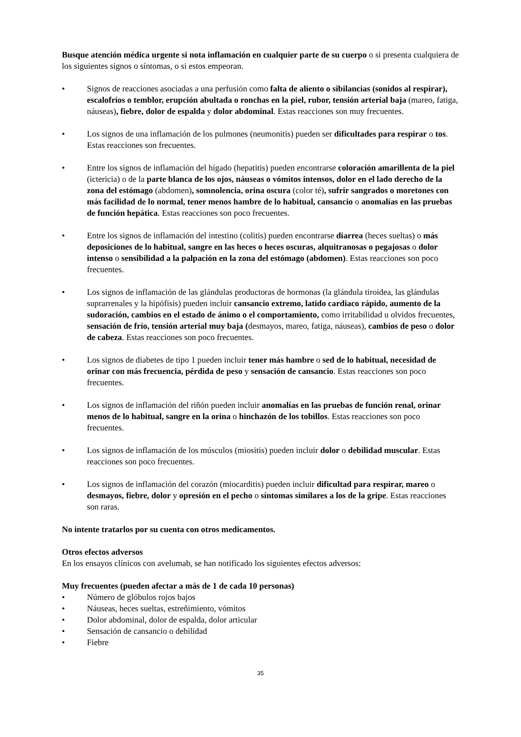Busque atención médica urgente si nota inflamación en cualquier parte de su cuerpo o si presenta cualquiera de los siguientes signos o síntomas, o si estos empeoran.
• Signos de reacciones asociadas a una perfusión como falta de aliento o sibilancias (sonidos al respirar), escalofríos o temblor, erupción abultada o ronchas en la piel, rubor, tensión arterial baja (mareo, fatiga, náuseas), fiebre, dolor de espalda y dolor abdominal. Estas reacciones son muy frecuentes.
• Los signos de una inflamación de los pulmones (neumonitis) pueden ser dificultades para respirar o tos. Estas reacciones son frecuentes.
• Entre los signos de inflamación del hígado (hepatitis) pueden encontrarse coloración amarillenta de la piel (ictericia) o de la parte blanca de los ojos, náuseas o vómitos intensos, dolor en el lado derecho de la zona del estómago (abdomen), somnolencia, orina oscura (color té), sufrir sangrados o moretones con más facilidad de lo normal, tener menos hambre de lo habitual, cansancio o anomalías en las pruebas de función hepática. Estas reacciones son poco frecuentes.
• Entre los signos de inflamación del intestino (colitis) pueden encontrarse diarrea (heces sueltas) o más deposiciones de lo habitual, sangre en las heces o heces oscuras, alquitranosas o pegajosas o dolor intenso o sensibilidad a la palpación en la zona del estómago (abdomen). Estas reacciones son poco frecuentes.
• Los signos de inflamación de las glándulas productoras de hormonas (la glándula tiroidea, las glándulas suprarrenales y la hipófisis) pueden incluir cansancio extremo, latido cardiaco rápido, aumento de la sudoración, cambios en el estado de ánimo o el comportamiento, como irritabilidad u olvidos frecuentes, sensación de frío, tensión arterial muy baja (desmayos, mareo, fatiga, náuseas), cambios de peso o dolor de cabeza. Estas reacciones son poco frecuentes.
• Los signos de diabetes de tipo 1 pueden incluir tener más hambre o sed de lo habitual, necesidad de orinar con más frecuencia, pérdida de peso y sensación de cansancio. Estas reacciones son poco frecuentes.
• Los signos de inflamación del riñón pueden incluir anomalías en las pruebas de función renal, orinar menos de lo habitual, sangre en la orina o hinchazón de los tobillos. Estas reacciones son poco frecuentes.
• Los signos de inflamación de los músculos (miositis) pueden incluir dolor o debilidad muscular. Estas reacciones son poco frecuentes.
• Los signos de inflamación del corazón (miocarditis) pueden incluir dificultad para respirar, mareo o desmayos, fiebre, dolor y opresión en el pecho o síntomas similares a los de la gripe. Estas reacciones son raras.
No intente tratarlos por su cuenta con otros medicamentos.
Otros efectos adversos
En los ensayos clínicos con avelumab, se han notificado los siguientes efectos adversos:
Muy frecuentes (pueden afectar a más de 1 de cada 10 personas)
• Número de glóbulos rojos bajos
• Náuseas, heces sueltas, estreñimiento, vómitos
• Dolor abdominal, dolor de espalda, dolor articular
• Sensación de cansancio o debilidad
• Fiebre
35